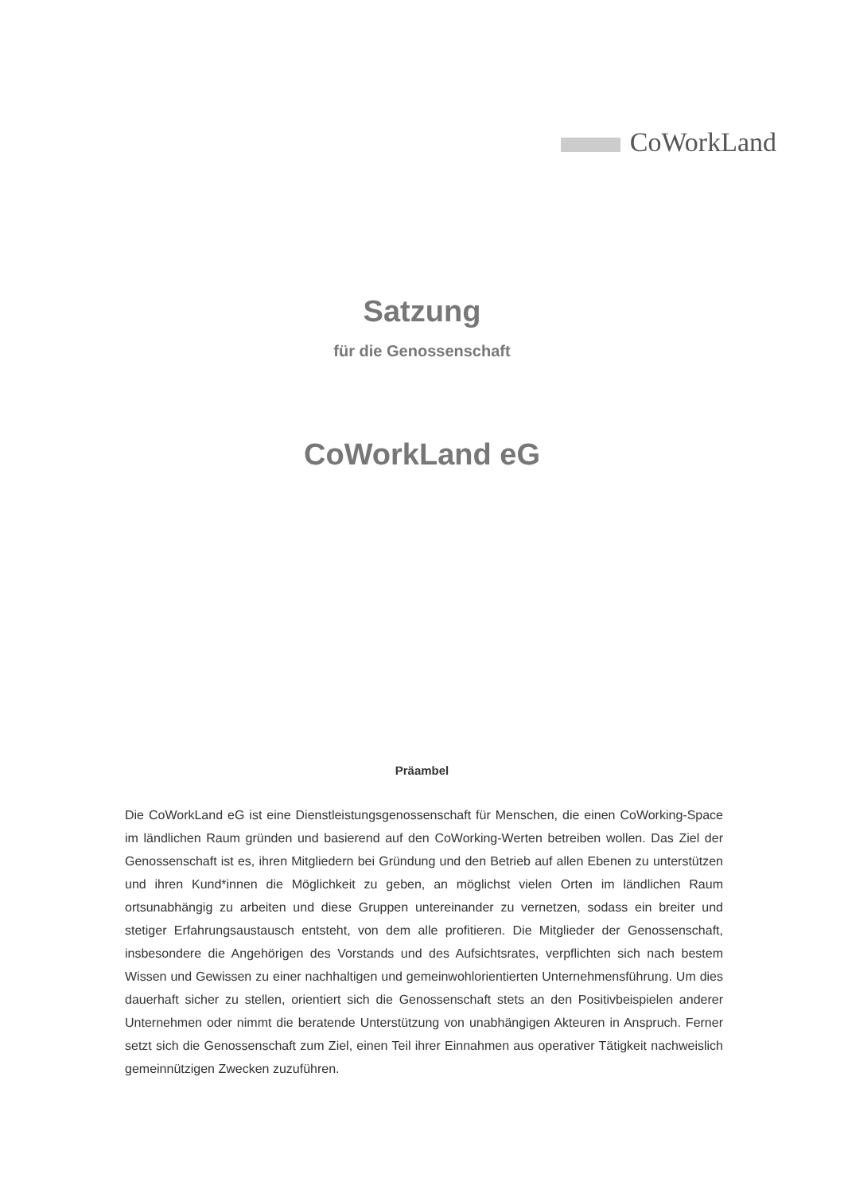CoWorkLand
Satzung
für die Genossenschaft
CoWorkLand eG
Präambel
Die CoWorkLand eG ist eine Dienstleistungsgenossenschaft für Menschen, die einen CoWor­king-Space im ländlichen Raum gründen und basierend auf den CoWorking-Werten betreiben wollen. Das Ziel der Genossenschaft ist es, ihren Mitgliedern bei Gründung und den Betrieb auf allen Ebenen zu unterstützen und ihren Kund*innen die Möglichkeit zu geben, an möglichst vielen Orten im ländlichen Raum ortsunabhängig zu arbeiten und diese Gruppen untereinander zu vernetzen, sodass ein breiter und stetiger Erfahrungsaustausch entsteht, von dem alle profi­tieren. Die Mitglieder der Genossenschaft, insbesondere die Angehörigen des Vorstands und des Aufsichtsrates, verpflichten sich nach bestem Wissen und Gewissen zu einer nachhaltigen und gemeinwohlorientierten Unternehmensführung. Um dies dauerhaft sicher zu stellen, orien­tiert sich die Genossenschaft stets an den Positivbeispielen anderer Unternehmen oder nimmt die beratende Unterstützung von unabhängigen Akteuren in Anspruch. Ferner setzt sich die Genossenschaft zum Ziel, einen Teil ihrer Einnahmen aus operativer Tätigkeit nachweislich ge­meinnützigen Zwecken zuzuführen.